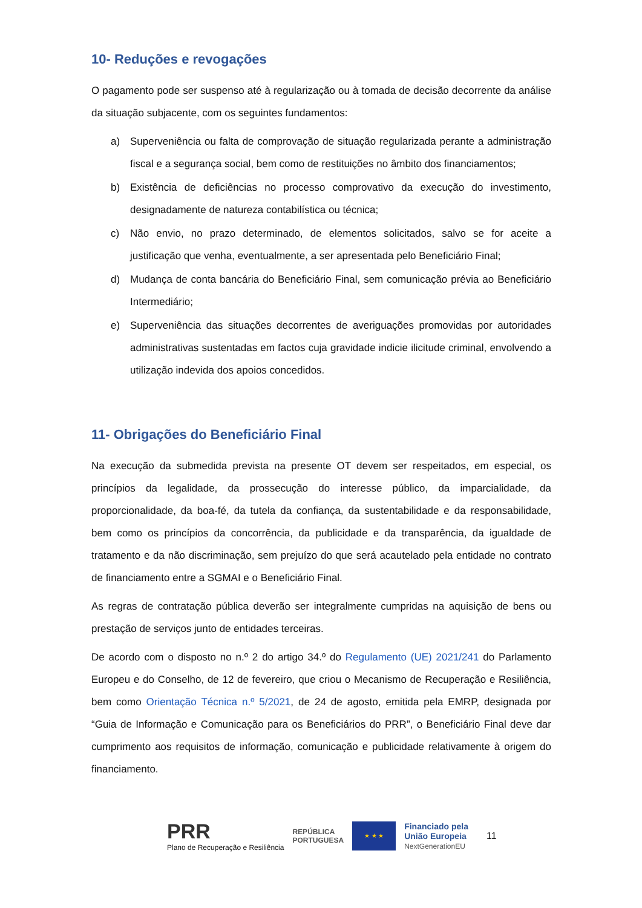10- Reduções e revogações
O pagamento pode ser suspenso até à regularização ou à tomada de decisão decorrente da análise da situação subjacente, com os seguintes fundamentos:
a) Superveniência ou falta de comprovação de situação regularizada perante a administração fiscal e a segurança social, bem como de restituições no âmbito dos financiamentos;
b) Existência de deficiências no processo comprovativo da execução do investimento, designadamente de natureza contabilística ou técnica;
c) Não envio, no prazo determinado, de elementos solicitados, salvo se for aceite a justificação que venha, eventualmente, a ser apresentada pelo Beneficiário Final;
d) Mudança de conta bancária do Beneficiário Final, sem comunicação prévia ao Beneficiário Intermediário;
e) Superveniência das situações decorrentes de averiguações promovidas por autoridades administrativas sustentadas em factos cuja gravidade indicie ilicitude criminal, envolvendo a utilização indevida dos apoios concedidos.
11- Obrigações do Beneficiário Final
Na execução da submedida prevista na presente OT devem ser respeitados, em especial, os princípios da legalidade, da prossecução do interesse público, da imparcialidade, da proporcionalidade, da boa-fé, da tutela da confiança, da sustentabilidade e da responsabilidade, bem como os princípios da concorrência, da publicidade e da transparência, da igualdade de tratamento e da não discriminação, sem prejuízo do que será acautelado pela entidade no contrato de financiamento entre a SGMAI e o Beneficiário Final.
As regras de contratação pública deverão ser integralmente cumpridas na aquisição de bens ou prestação de serviços junto de entidades terceiras.
De acordo com o disposto no n.º 2 do artigo 34.º do Regulamento (UE) 2021/241 do Parlamento Europeu e do Conselho, de 12 de fevereiro, que criou o Mecanismo de Recuperação e Resiliência, bem como Orientação Técnica n.º 5/2021, de 24 de agosto, emitida pela EMRP, designada por “Guia de Informação e Comunicação para os Beneficiários do PRR”, o Beneficiário Final deve dar cumprimento aos requisitos de informação, comunicação e publicidade relativamente à origem do financiamento.
PRR
Plano de Recuperação e Resiliência
REPÚBLICA
PORTUGUESA
★ ★ ★
Financiado pela
União Europeia
NextGenerationEU
11